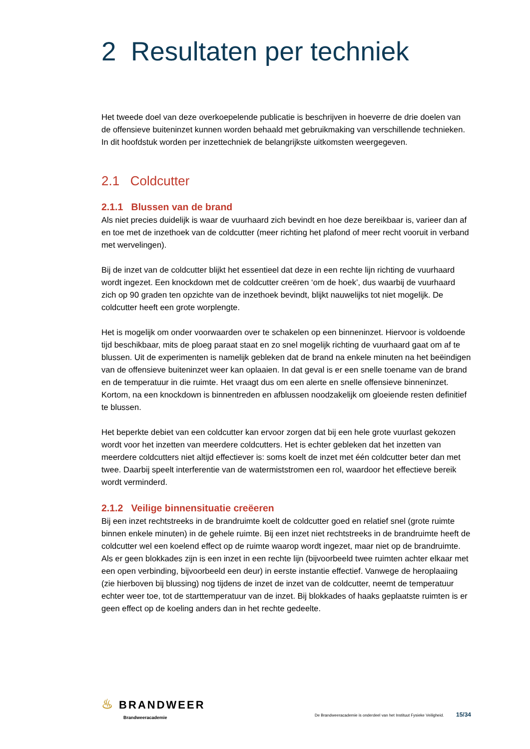2 Resultaten per techniek
Het tweede doel van deze overkoepelende publicatie is beschrijven in hoeverre de drie doelen van de offensieve buiteninzet kunnen worden behaald met gebruikmaking van verschillende technieken. In dit hoofdstuk worden per inzettechniek de belangrijkste uitkomsten weergegeven.
2.1 Coldcutter
2.1.1 Blussen van de brand
Als niet precies duidelijk is waar de vuurhaard zich bevindt en hoe deze bereikbaar is, varieer dan af en toe met de inzethoek van de coldcutter (meer richting het plafond of meer recht vooruit in verband met wervelingen).
Bij de inzet van de coldcutter blijkt het essentieel dat deze in een rechte lijn richting de vuurhaard wordt ingezet. Een knockdown met de coldcutter creëren ‘om de hoek’, dus waarbij de vuurhaard zich op 90 graden ten opzichte van de inzethoek bevindt, blijkt nauwelijks tot niet mogelijk. De coldcutter heeft een grote worplengte.
Het is mogelijk om onder voorwaarden over te schakelen op een binneninzet. Hiervoor is voldoende tijd beschikbaar, mits de ploeg paraat staat en zo snel mogelijk richting de vuurhaard gaat om af te blussen. Uit de experimenten is namelijk gebleken dat de brand na enkele minuten na het beëindigen van de offensieve buiteninzet weer kan oplaaien. In dat geval is er een snelle toename van de brand en de temperatuur in die ruimte. Het vraagt dus om een alerte en snelle offensieve binneninzet. Kortom, na een knockdown is binnentreden en afblussen noodzakelijk om gloeiende resten definitief te blussen.
Het beperkte debiet van een coldcutter kan ervoor zorgen dat bij een hele grote vuurlast gekozen wordt voor het inzetten van meerdere coldcutters. Het is echter gebleken dat het inzetten van meerdere coldcutters niet altijd effectiever is: soms koelt de inzet met één coldcutter beter dan met twee. Daarbij speelt interferentie van de watermiststromen een rol, waardoor het effectieve bereik wordt verminderd.
2.1.2 Veilige binnensituatie creëeren
Bij een inzet rechtstreeks in de brandruimte koelt de coldcutter goed en relatief snel (grote ruimte binnen enkele minuten) in de gehele ruimte. Bij een inzet niet rechtstreeks in de brandruimte heeft de coldcutter wel een koelend effect op de ruimte waarop wordt ingezet, maar niet op de brandruimte. Als er geen blokkades zijn is een inzet in een rechte lijn (bijvoorbeeld twee ruimten achter elkaar met een open verbinding, bijvoorbeeld een deur) in eerste instantie effectief. Vanwege de heroplaaiing (zie hierboven bij blussing) nog tijdens de inzet de inzet van de coldcutter, neemt de temperatuur echter weer toe, tot de starttemperatuur van de inzet. Bij blokkades of haaks geplaatste ruimten is er geen effect op de koeling anders dan in het rechte gedeelte.
♨ BRANDWEER
Brandweeracademie
De Brandweeracademie is onderdeel van het Instituut Fysieke Veiligheid. 15/34